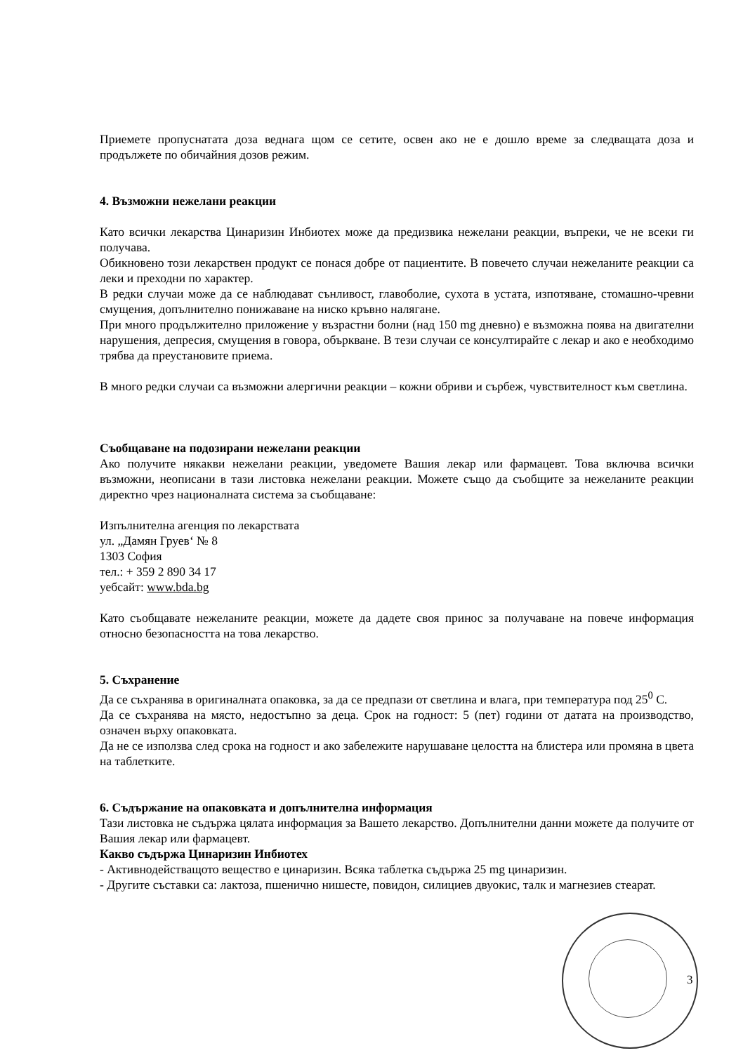Приемете пропуснатата доза веднага щом се сетите, освен ако не е дошло време за следващата доза и продължете по обичайния дозов режим.
4. Възможни нежелани реакции
Като всички лекарства Цинаризин Инбиотех може да предизвика нежелани реакции, въпреки, че не всеки ги получава.
Обикновено този лекарствен продукт се понася добре от пациентите. В повечето случаи нежеланите реакции са леки и преходни по характер.
В редки случаи може да се наблюдават сънливост, главоболие, сухота в устата, изпотяване, стомашно-чревни смущения, допълнително понижаване на ниско кръвно налягане.
При много продължително приложение у възрастни болни (над 150 mg дневно) е възможна поява на двигателни нарушения, депресия, смущения в говора, объркване. В тези случаи се консултирайте с лекар и ако е необходимо трябва да преустановите приема.
В много редки случаи са възможни алергични реакции – кожни обриви и сърбеж, чувствителност към светлина.
Съобщаване на подозирани нежелани реакции
Ако получите някакви нежелани реакции, уведомете Вашия лекар или фармацевт. Това включва всички възможни, неописани в тази листовка нежелани реакции. Можете също да съобщите за нежеланите реакции директно чрез националната система за съобщаване:
Изпълнителна агенция по лекарствата
ул. „Дамян Груев‘ № 8
1303 София
тел.: + 359 2 890 34 17
уебсайт: www.bda.bg
Като съобщавате нежеланите реакции, можете да дадете своя принос за получаване на повече информация относно безопасността на това лекарство.
5. Съхранение
Да се съхранява в оригиналната опаковка, за да се предпази от светлина и влага, при температура под 25<sup>0</sup> С.
Да се съхранява на място, недостъпно за деца. Срок на годност: 5 (пет) години от датата на производство, означен върху опаковката.
Да не се използва след срока на годност и ако забележите нарушаване целостта на блистера или промяна в цвета на таблетките.
6. Съдържание на опаковката и допълнителна информация
Тази листовка не съдържа цялата информация за Вашето лекарство. Допълнителни данни можете да получите от Вашия лекар или фармацевт.
Какво съдържа Цинаризин Инбиотех
- Активнодействащото вещество е цинаризин. Всяка таблетка съдържа 25 mg цинаризин.
- Другите съставки са: лактоза, пшенично нишесте, повидон, силициев двуокис, талк и магнезиев стеарат.
3